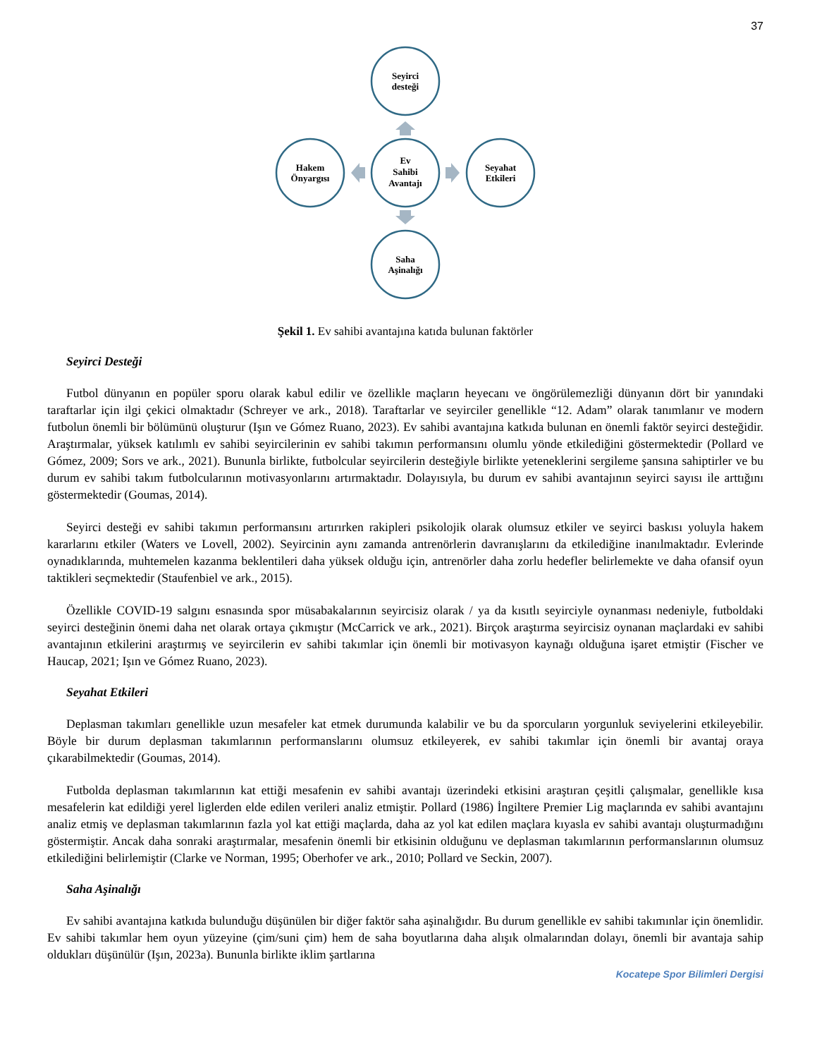37
Seyirci
desteği
Ev
Sahibi
Avantajı
Hakem
Önyargısı
Seyahat
Etkileri
Saha
Aşinalığı
Şekil 1. Ev sahibi avantajına katıda bulunan faktörler
Seyirci Desteği
Futbol dünyanın en popüler sporu olarak kabul edilir ve özellikle maçların heyecanı ve öngörülemezliği dünyanın dört bir yanındaki taraftarlar için ilgi çekici olmaktadır (Schreyer ve ark., 2018). Taraftarlar ve seyirciler genellikle “12. Adam” olarak tanımlanır ve modern futbolun önemli bir bölümünü oluşturur (Işın ve Gómez Ruano, 2023). Ev sahibi avantajına katkıda bulunan en önemli faktör seyirci desteğidir. Araştırmalar, yüksek katılımlı ev sahibi seyircilerinin ev sahibi takımın performansını olumlu yönde etkilediğini göstermektedir (Pollard ve Gómez, 2009; Sors ve ark., 2021). Bununla birlikte, futbolcular seyircilerin desteğiyle birlikte yeteneklerini sergileme şansına sahiptirler ve bu durum ev sahibi takım futbolcularının motivasyonlarını artırmaktadır. Dolayısıyla, bu durum ev sahibi avantajının seyirci sayısı ile arttığını göstermektedir (Goumas, 2014).
Seyirci desteği ev sahibi takımın performansını artırırken rakipleri psikolojik olarak olumsuz etkiler ve seyirci baskısı yoluyla hakem kararlarını etkiler (Waters ve Lovell, 2002). Seyircinin aynı zamanda antrenörlerin davranışlarını da etkilediğine inanılmaktadır. Evlerinde oynadıklarında, muhtemelen kazanma beklentileri daha yüksek olduğu için, antrenörler daha zorlu hedefler belirlemekte ve daha ofansif oyun taktikleri seçmektedir (Staufenbiel ve ark., 2015).
Özellikle COVID-19 salgını esnasında spor müsabakalarının seyircisiz olarak / ya da kısıtlı seyirciyle oynanması nedeniyle, futboldaki seyirci desteğinin önemi daha net olarak ortaya çıkmıştır (McCarrick ve ark., 2021). Birçok araştırma seyircisiz oynanan maçlardaki ev sahibi avantajının etkilerini araştırmış ve seyircilerin ev sahibi takımlar için önemli bir motivasyon kaynağı olduğuna işaret etmiştir (Fischer ve Haucap, 2021; Işın ve Gómez Ruano, 2023).
Seyahat Etkileri
Deplasman takımları genellikle uzun mesafeler kat etmek durumunda kalabilir ve bu da sporcuların yorgunluk seviyelerini etkileyebilir. Böyle bir durum deplasman takımlarının performanslarını olumsuz etkileyerek, ev sahibi takımlar için önemli bir avantaj oraya çıkarabilmektedir (Goumas, 2014).
Futbolda deplasman takımlarının kat ettiği mesafenin ev sahibi avantajı üzerindeki etkisini araştıran çeşitli çalışmalar, genellikle kısa mesafelerin kat edildiği yerel liglerden elde edilen verileri analiz etmiştir. Pollard (1986) İngiltere Premier Lig maçlarında ev sahibi avantajını analiz etmiş ve deplasman takımlarının fazla yol kat ettiği maçlarda, daha az yol kat edilen maçlara kıyasla ev sahibi avantajı oluşturmadığını göstermiştir. Ancak daha sonraki araştırmalar, mesafenin önemli bir etkisinin olduğunu ve deplasman takımlarının performanslarının olumsuz etkilediğini belirlemiştir (Clarke ve Norman, 1995; Oberhofer ve ark., 2010; Pollard ve Seckin, 2007).
Saha Aşinalığı
Ev sahibi avantajına katkıda bulunduğu düşünülen bir diğer faktör saha aşinalığıdır. Bu durum genellikle ev sahibi takımınlar için önemlidir. Ev sahibi takımlar hem oyun yüzeyine (çim/suni çim) hem de saha boyutlarına daha alışık olmalarından dolayı, önemli bir avantaja sahip oldukları düşünülür (Işın, 2023a). Bununla birlikte iklim şartlarına
Kocatepe Spor Bilimleri Dergisi